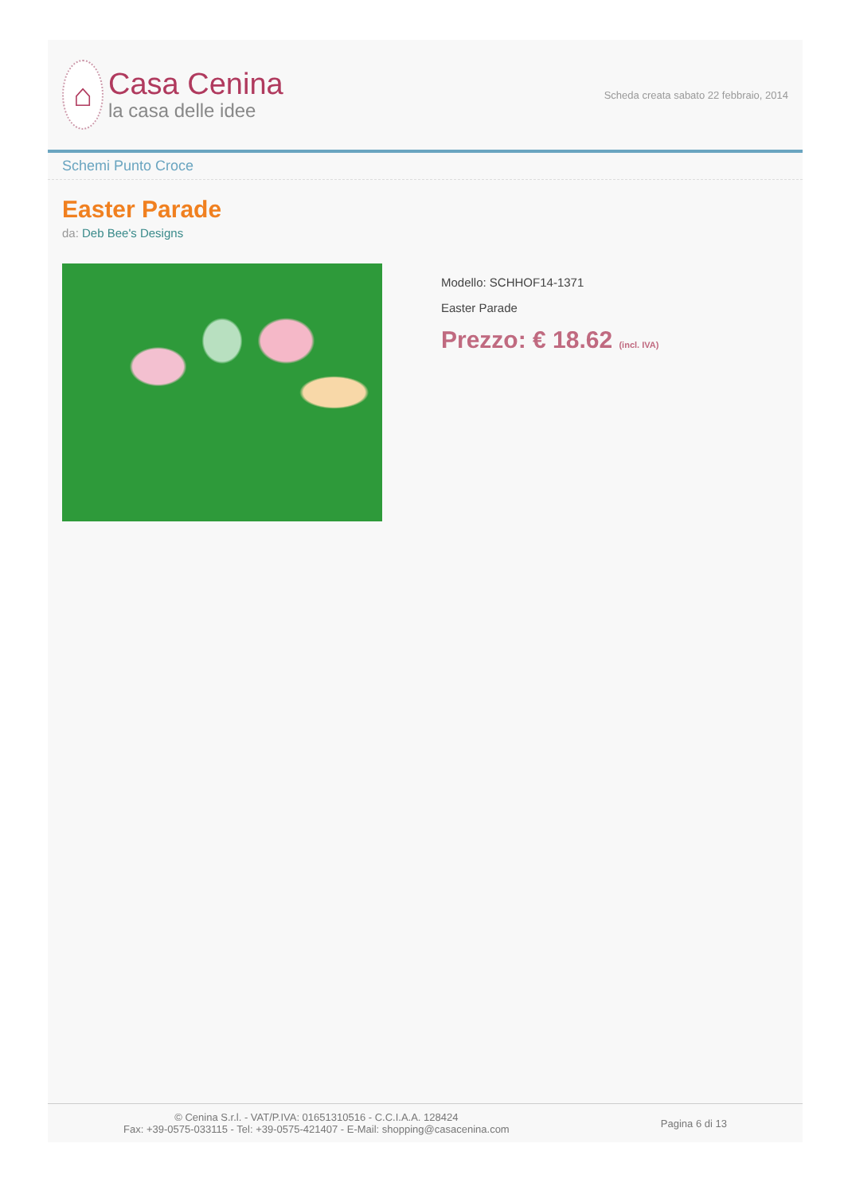⌂
Casa Cenina
la casa delle idee
Scheda creata sabato 22 febbraio, 2014
Schemi Punto Croce
Easter Parade
da: Deb Bee's Designs
Modello: SCHHOF14-1371
Easter Parade
Prezzo: € 18.62 (incl. IVA)
© Cenina S.r.l. - VAT/P.IVA: 01651310516 - C.C.I.A.A. 128424
Fax: +39-0575-033115 - Tel: +39-0575-421407 - E-Mail: shopping@casacenina.com
Pagina 6 di 13